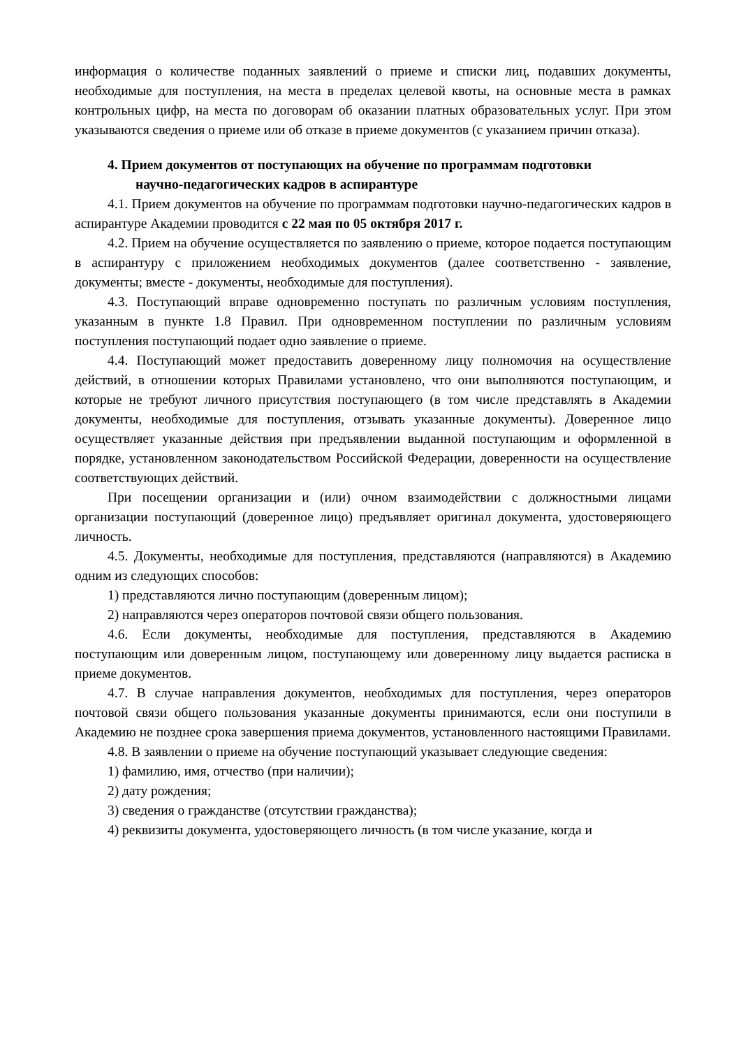информация о количестве поданных заявлений о приеме и списки лиц, подавших документы, необходимые для поступления, на места в пределах целевой квоты, на основные места в рамках контрольных цифр, на места по договорам об оказании платных образовательных услуг. При этом указываются сведения о приеме или об отказе в приеме документов (с указанием причин отказа).
4. Прием документов от поступающих на обучение по программам подготовки
научно-педагогических кадров в аспирантуре
4.1. Прием документов на обучение по программам подготовки научно-педагогических кадров в аспирантуре Академии проводится с 22 мая по 05 октября 2017 г.
4.2. Прием на обучение осуществляется по заявлению о приеме, которое подается поступающим в аспирантуру с приложением необходимых документов (далее соответственно - заявление, документы; вместе - документы, необходимые для поступления).
4.3. Поступающий вправе одновременно поступать по различным условиям поступления, указанным в пункте 1.8 Правил. При одновременном поступлении по различным условиям поступления поступающий подает одно заявление о приеме.
4.4. Поступающий может предоставить доверенному лицу полномочия на осуществление действий, в отношении которых Правилами установлено, что они выполняются поступающим, и которые не требуют личного присутствия поступающего (в том числе представлять в Академии документы, необходимые для поступления, отзывать указанные документы). Доверенное лицо осуществляет указанные действия при предъявлении выданной поступающим и оформленной в порядке, установленном законодательством Российской Федерации, доверенности на осуществление соответствующих действий.
При посещении организации и (или) очном взаимодействии с должностными лицами организации поступающий (доверенное лицо) предъявляет оригинал документа, удостоверяющего личность.
4.5. Документы, необходимые для поступления, представляются (направляются) в Академию одним из следующих способов:
1) представляются лично поступающим (доверенным лицом);
2) направляются через операторов почтовой связи общего пользования.
4.6. Если документы, необходимые для поступления, представляются в Академию поступающим или доверенным лицом, поступающему или доверенному лицу выдается расписка в приеме документов.
4.7. В случае направления документов, необходимых для поступления, через операторов почтовой связи общего пользования указанные документы принимаются, если они поступили в Академию не позднее срока завершения приема документов, установленного настоящими Правилами.
4.8. В заявлении о приеме на обучение поступающий указывает следующие сведения:
1) фамилию, имя, отчество (при наличии);
2) дату рождения;
3) сведения о гражданстве (отсутствии гражданства);
4) реквизиты документа, удостоверяющего личность (в том числе указание, когда и